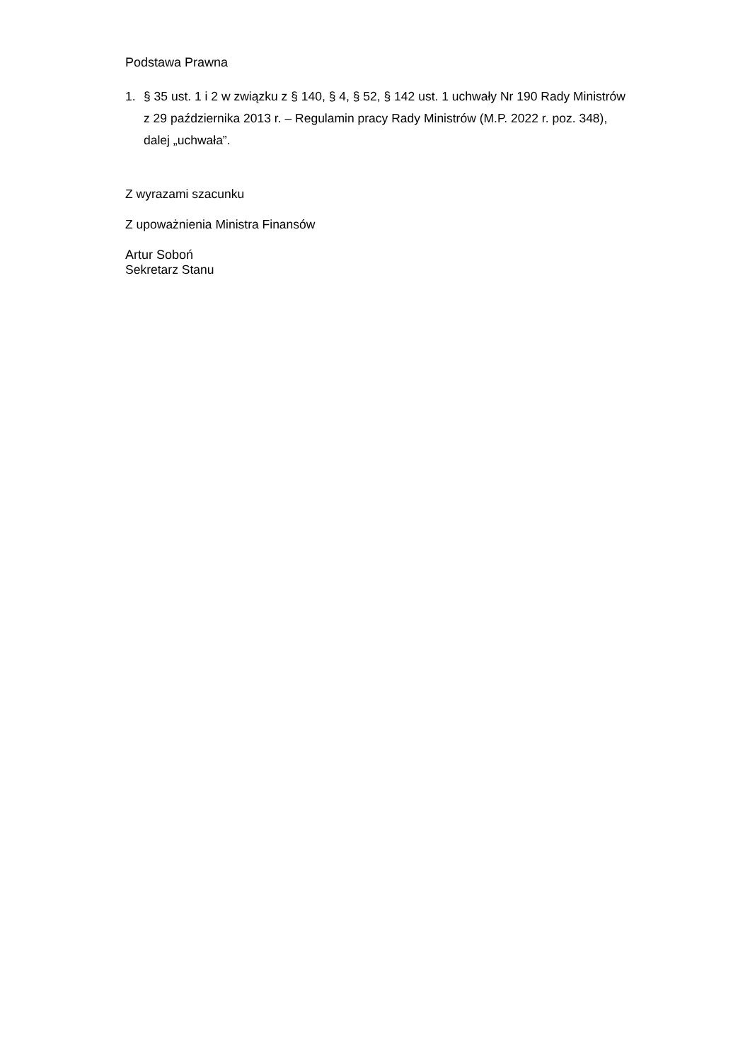Podstawa Prawna
1. § 35 ust. 1 i 2 w związku z § 140, § 4, § 52, § 142 ust. 1 uchwały Nr 190 Rady Ministrów z 29 października 2013 r. – Regulamin pracy Rady Ministrów (M.P. 2022 r. poz. 348), dalej „uchwała”.
Z wyrazami szacunku
Z upoważnienia Ministra Finansów
Artur Soboń
Sekretarz Stanu